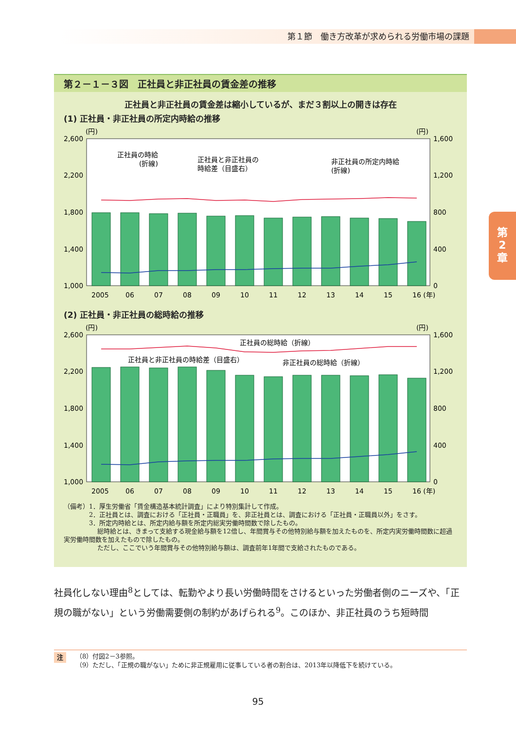第１節　働き方改革が求められる労働市場の課題
第
2
章
第２－１－３図　正社員と非正社員の賃金差の推移
正社員と非正社員の賃金差は縮小しているが、まだ３割以上の開きは存在
(1) 正社員・非正社員の所定内時給の推移
(円)
(円)
2,600
2,200
1,800
1,400
1,000
1,600
1,200
800
400
0
正社員の時給
(折線)
正社員と非正社員の
時給差（目盛右）
非正社員の所定内時給
(折線)
2005
06
07
08
09
10
11
12
13
14
15
16 (年)
(2) 正社員・非正社員の総時給の推移
(円)
(円)
2,600
2,200
1,800
1,400
1,000
1,600
1,200
800
400
0
正社員の総時給（折線）
正社員と非正社員の時給差（目盛右）
非正社員の総時給（折線）
2005
06
07
08
09
10
11
12
13
14
15
16 (年)
（備考）1．厚生労働省「賃金構造基本統計調査」により特別集計して作成。
　　　　2．正社員とは、調査における「正社員・正職員」を、非正社員とは、調査における「正社員・正職員以外」をさす。
　　　　3．所定内時給とは、所定内給与額を所定内総実労働時間数で除したもの。
　　　　　 総時給とは、きまって支給する現金給与額を12倍し、年間賞与その他特別給与額を加えたものを、所定内実労働時間数に超過実労働時間数を加えたもので除したもの。
　　　　　 ただし、ここでいう年間賞与その他特別給与額は、調査前年1年間で支給されたものである。
社員化しない理由<sup>8</sup>としては、転勤やより長い労働時間をさけるといった労働者側のニーズや、「正規の職がない」という労働需要側の制約があげられる<sup>9</sup>。このほか、非正社員のうち短時間
注 （8）付図2－3参照。
（9）ただし、「正規の職がない」ために非正規雇用に従事している者の割合は、2013年以降低下を続けている。
95